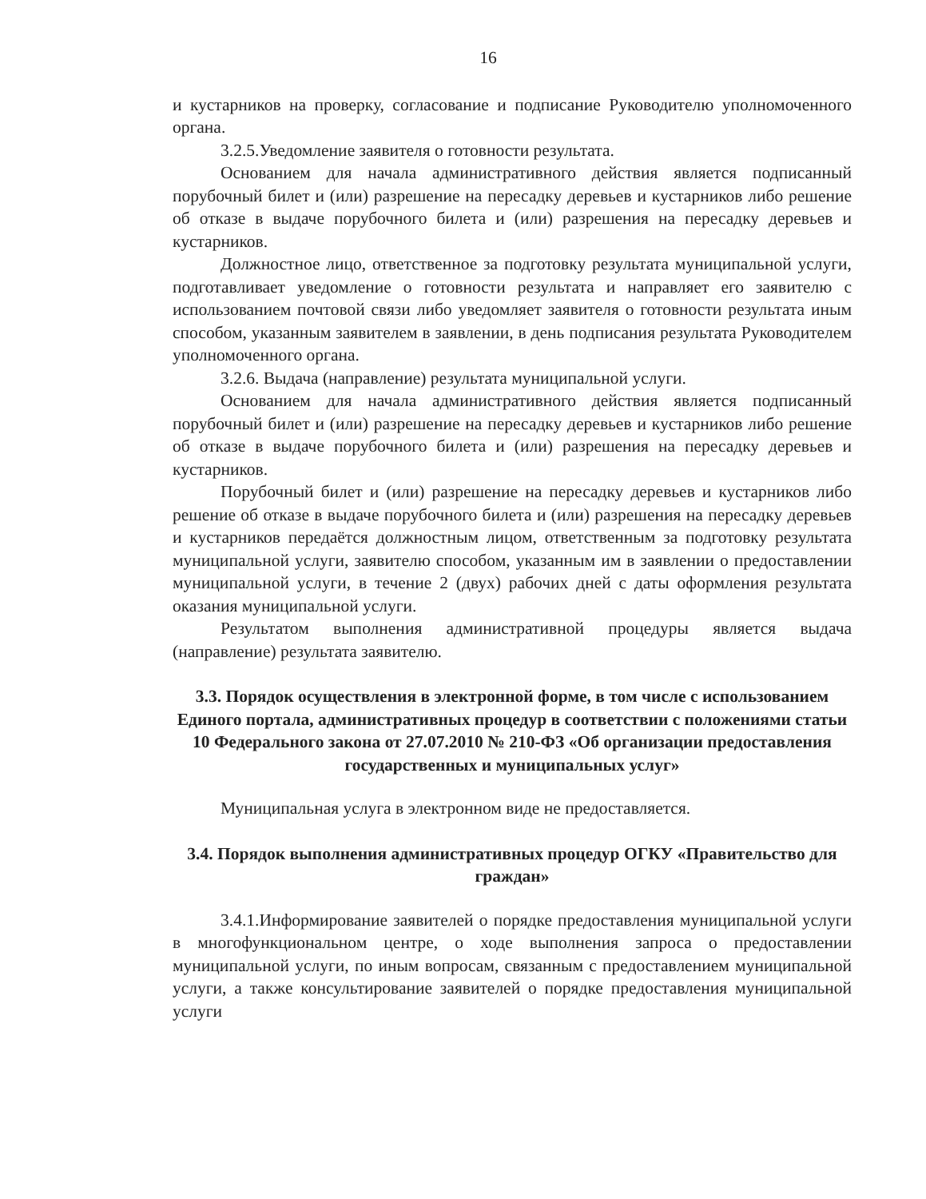16
и кустарников на проверку, согласование и подписание Руководителю уполномоченного органа.
3.2.5.Уведомление заявителя о готовности результата.
Основанием для начала административного действия является подписанный порубочный билет и (или) разрешение на пересадку деревьев и кустарников либо решение об отказе в выдаче порубочного билета и (или) разрешения на пересадку деревьев и кустарников.
Должностное лицо, ответственное за подготовку результата муниципальной услуги, подготавливает уведомление о готовности результата и направляет его заявителю с использованием почтовой связи либо уведомляет заявителя о готовности результата иным способом, указанным заявителем в заявлении, в день подписания результата Руководителем уполномоченного органа.
3.2.6. Выдача (направление) результата муниципальной услуги.
Основанием для начала административного действия является подписанный порубочный билет и (или) разрешение на пересадку деревьев и кустарников либо решение об отказе в выдаче порубочного билета и (или) разрешения на пересадку деревьев и кустарников.
Порубочный билет и (или) разрешение на пересадку деревьев и кустарников либо решение об отказе в выдаче порубочного билета и (или) разрешения на пересадку деревьев и кустарников передаётся должностным лицом, ответственным за подготовку результата муниципальной услуги, заявителю способом, указанным им в заявлении о предоставлении муниципальной услуги, в течение 2 (двух) рабочих дней с даты оформления результата оказания муниципальной услуги.
Результатом выполнения административной процедуры является выдача (направление) результата заявителю.
3.3. Порядок осуществления в электронной форме, в том числе с использованием Единого портала, административных процедур в соответствии с положениями статьи 10 Федерального закона от 27.07.2010 № 210-ФЗ «Об организации предоставления государственных и муниципальных услуг»
Муниципальная услуга в электронном виде не предоставляется.
3.4. Порядок выполнения административных процедур ОГКУ «Правительство для граждан»
3.4.1.Информирование заявителей о порядке предоставления муниципальной услуги в многофункциональном центре, о ходе выполнения запроса о предоставлении муниципальной услуги, по иным вопросам, связанным с предоставлением муниципальной услуги, а также консультирование заявителей о порядке предоставления муниципальной услуги